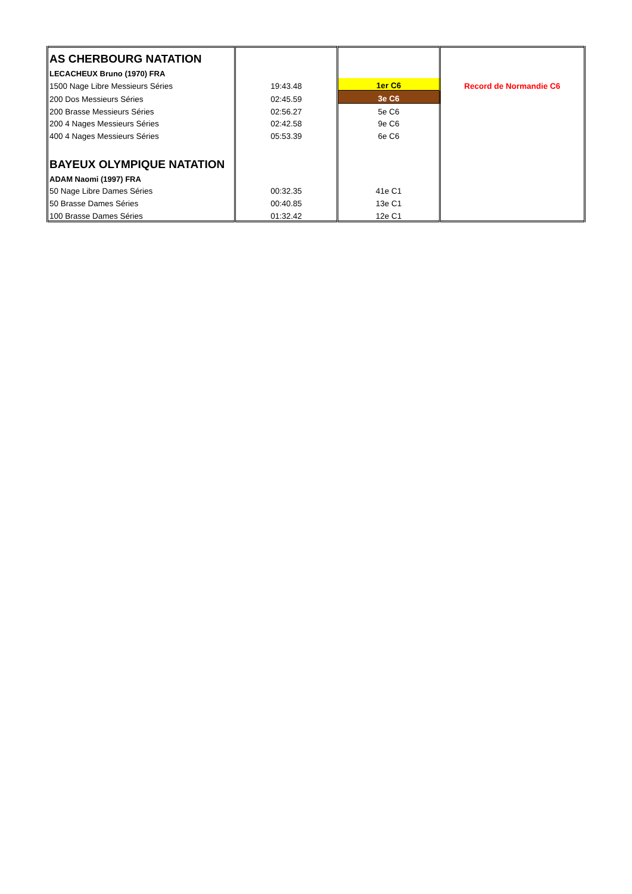| AS CHERBOURG NATATION | | | |
| LECACHEUX Bruno (1970) FRA | | | |
| 1500 Nage Libre Messieurs Séries | 19:43.48 | 1er C6 | Record de Normandie C6 |
| 200 Dos Messieurs Séries | 02:45.59 | 3e C6 | |
| 200 Brasse Messieurs Séries | 02:56.27 | 5e C6 | |
| 200 4 Nages Messieurs Séries | 02:42.58 | 9e C6 | |
| 400 4 Nages Messieurs Séries | 05:53.39 | 6e C6 | |
| BAYEUX OLYMPIQUE NATATION | | | |
| ADAM Naomi (1997) FRA | | | |
| 50 Nage Libre Dames Séries | 00:32.35 | 41e C1 | |
| 50 Brasse Dames Séries | 00:40.85 | 13e C1 | |
| 100 Brasse Dames Séries | 01:32.42 | 12e C1 | |